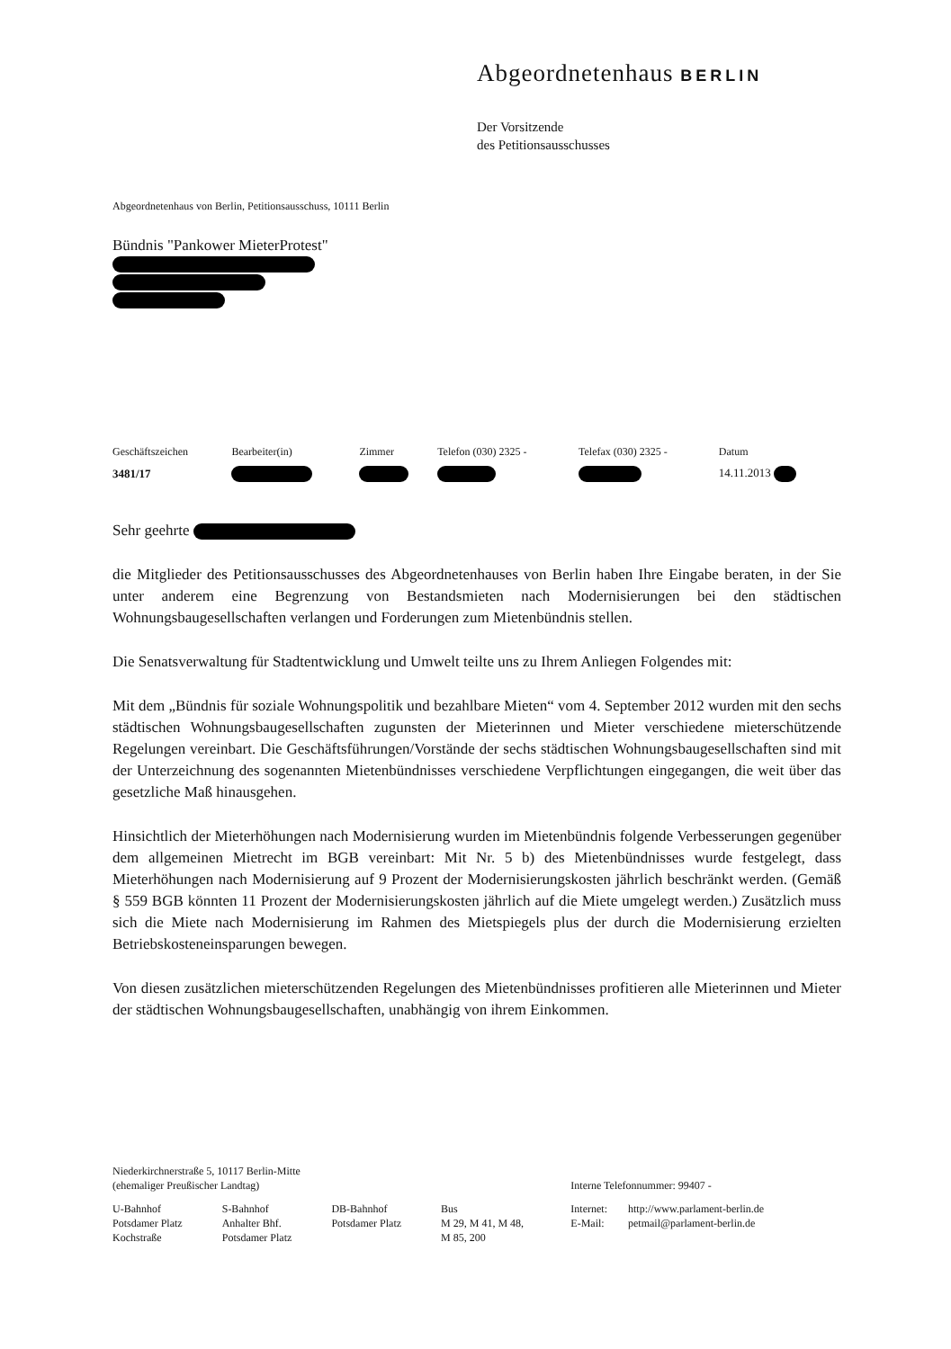Abgeordnetenhaus BERLIN
Der Vorsitzende
des Petitionsausschusses
Abgeordnetenhaus von Berlin, Petitionsausschuss, 10111 Berlin
Bündnis "Pankower MieterProtest"
| Geschäftszeichen | Bearbeiter(in) | Zimmer | Telefon (030) 2325 - | Telefax (030) 2325 - | Datum |
| --- | --- | --- | --- | --- | --- |
| 3481/17 | | | | | 14.11.2013 |
Sehr geehrte
die Mitglieder des Petitionsausschusses des Abgeordnetenhauses von Berlin haben Ihre Eingabe beraten, in der Sie unter anderem eine Begrenzung von Bestandsmieten nach Modernisierungen bei den städtischen Wohnungsbaugesellschaften verlangen und Forderungen zum Mietenbündnis stellen.
Die Senatsverwaltung für Stadtentwicklung und Umwelt teilte uns zu Ihrem Anliegen Folgendes mit:
Mit dem „Bündnis für soziale Wohnungspolitik und bezahlbare Mieten“ vom 4. September 2012 wurden mit den sechs städtischen Wohnungsbaugesellschaften zugunsten der Mieterinnen und Mieter verschiedene mieterschützende Regelungen vereinbart. Die Geschäftsführungen/Vorstände der sechs städtischen Wohnungsbaugesellschaften sind mit der Unterzeichnung des sogenannten Mietenbündnisses verschiedene Verpflichtungen eingegangen, die weit über das gesetzliche Maß hinausgehen.
Hinsichtlich der Mieterhöhungen nach Modernisierung wurden im Mietenbündnis folgende Verbesserungen gegenüber dem allgemeinen Mietrecht im BGB vereinbart: Mit Nr. 5 b) des Mietenbündnisses wurde festgelegt, dass Mieterhöhungen nach Modernisierung auf 9 Prozent der Modernisierungskosten jährlich beschränkt werden. (Gemäß § 559 BGB könnten 11 Prozent der Modernisierungskosten jährlich auf die Miete umgelegt werden.) Zusätzlich muss sich die Miete nach Modernisierung im Rahmen des Mietspiegels plus der durch die Modernisierung erzielten Betriebskosteneinsparungen bewegen.
Von diesen zusätzlichen mieterschützenden Regelungen des Mietenbündnisses profitieren alle Mieterinnen und Mieter der städtischen Wohnungsbaugesellschaften, unabhängig von ihrem Einkommen.
| Niederkirchnerstraße 5, 10117 Berlin-Mitte (ehemaliger Preußischer Landtag) | | | | Interne Telefonnummer: 99407 - | |
| U-Bahnhof Potsdamer Platz Kochstraße | S-Bahnhof Anhalter Bhf. Potsdamer Platz | DB-Bahnhof Potsdamer Platz | Bus M 29, M 41, M 48, M 85, 200 | Internet: E-Mail: | http://www.parlament-berlin.de petmail@parlament-berlin.de |